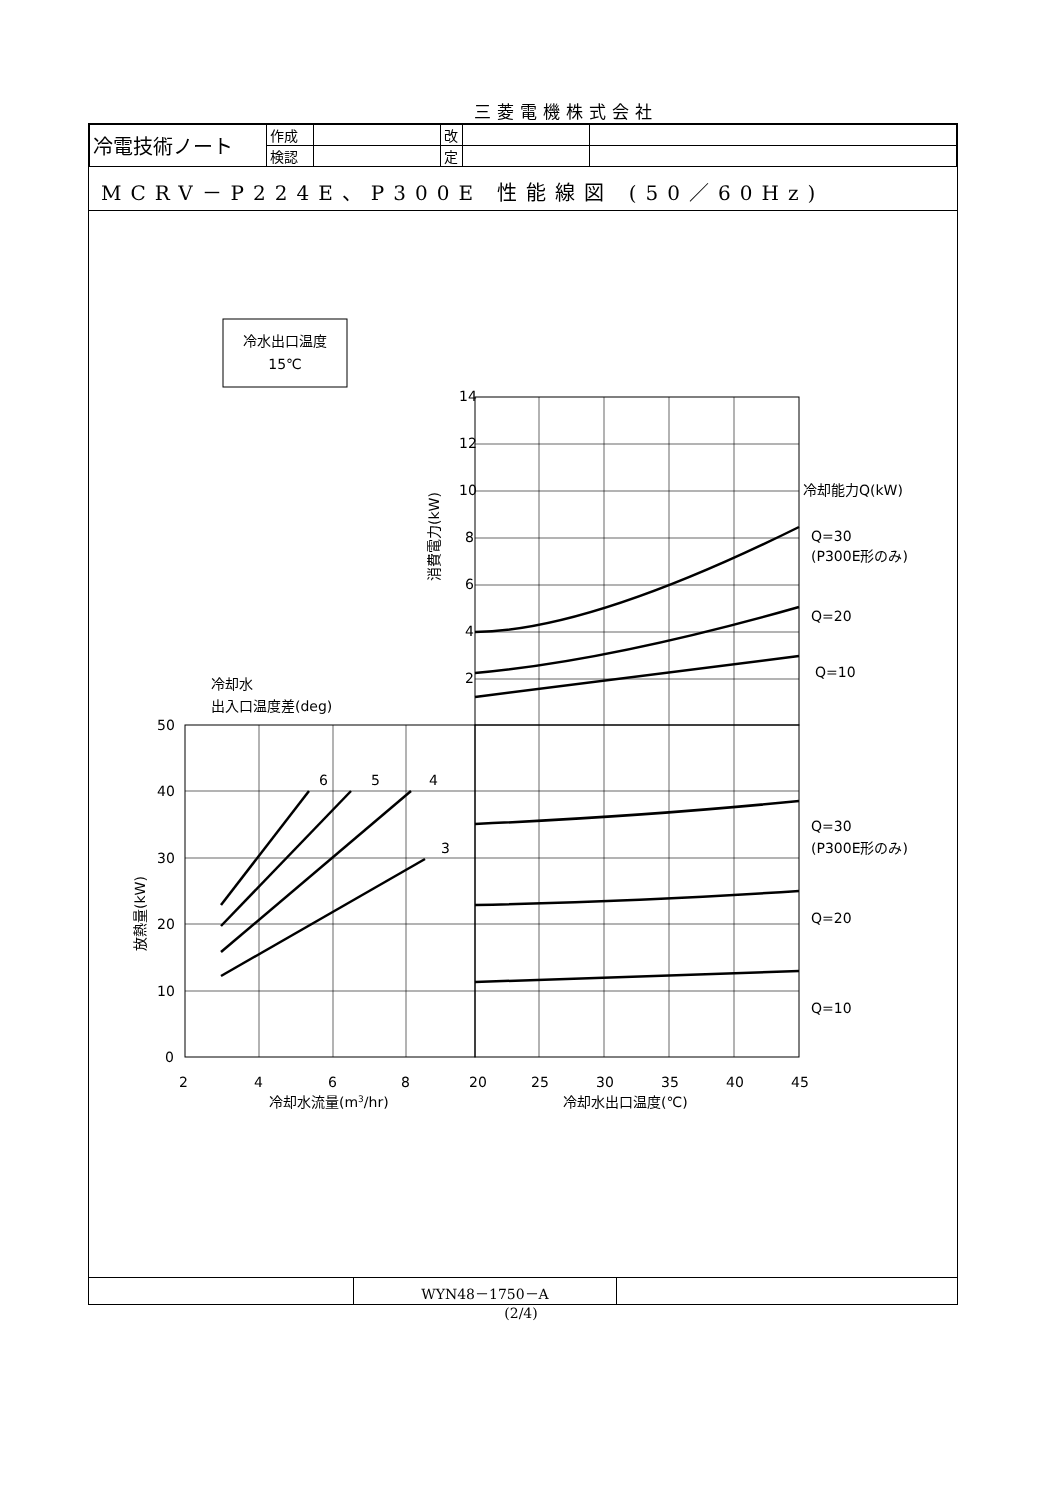三菱電機株式会社
| 冷電技術ノート | 作成 | | 改 | | |
| | 検認 | | 定 | | |
MCRV－P224E、P300E 性能線図 (50／60Hz)
冷水出口温度
15℃
14
12
10
8
6
4
2
冷却能力Q(kW)
Q=30
(P300E形のみ)
Q=20
Q=10
Q=30
(P300E形のみ)
Q=20
Q=10
冷却水
出入口温度差(deg)
50
40
30
20
10
0
6
5
4
3
2
4
6
8
20
25
30
35
40
45
冷却水流量(m3/hr)
冷却水出口温度(℃)
消費電力(kW)
放熱量(kW)
| | WYN48－1750－A | |
(2/4)